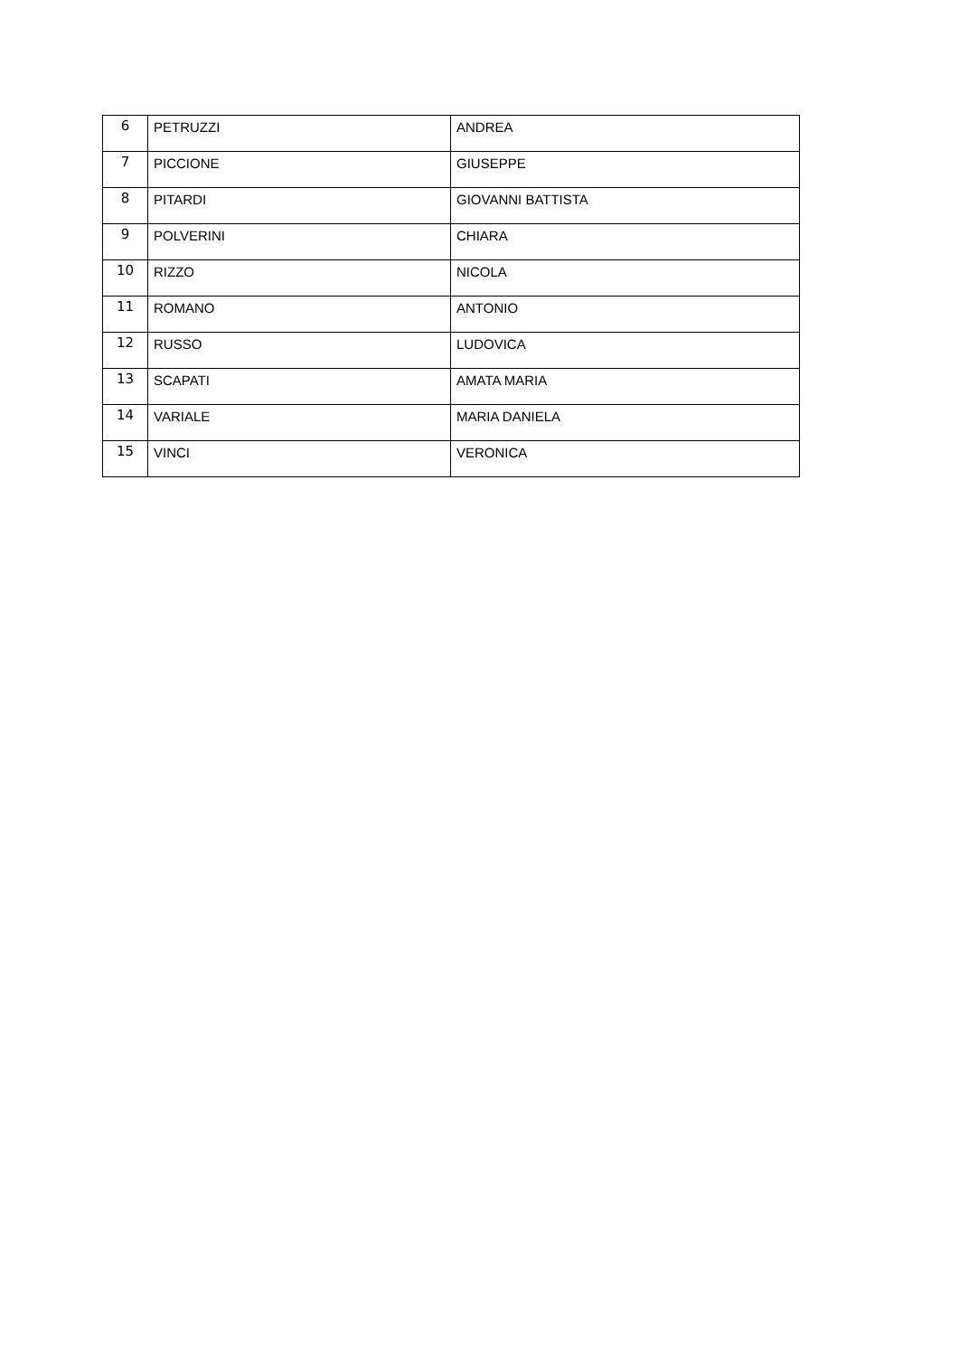| 6 | PETRUZZI | ANDREA |
| 7 | PICCIONE | GIUSEPPE |
| 8 | PITARDI | GIOVANNI BATTISTA |
| 9 | POLVERINI | CHIARA |
| 10 | RIZZO | NICOLA |
| 11 | ROMANO | ANTONIO |
| 12 | RUSSO | LUDOVICA |
| 13 | SCAPATI | AMATA MARIA |
| 14 | VARIALE | MARIA DANIELA |
| 15 | VINCI | VERONICA |